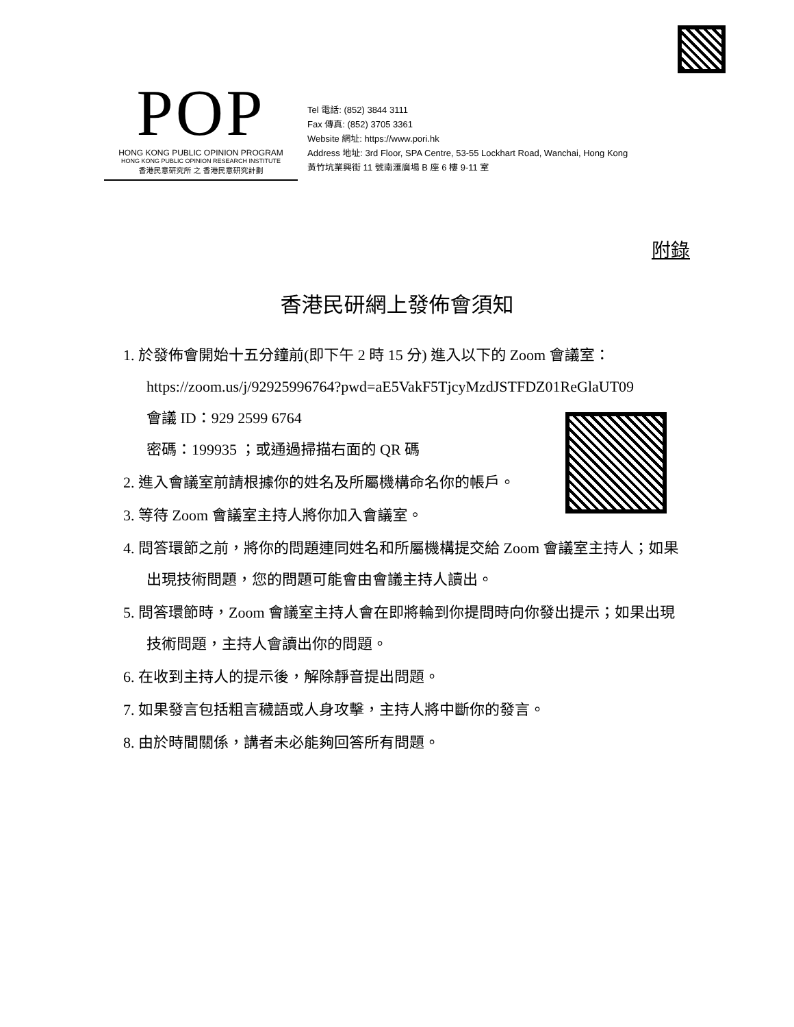POP
HONG KONG PUBLIC OPINION PROGRAM
HONG KONG PUBLIC OPINION RESEARCH INSTITUTE
香港民意研究所 之 香港民意研究計劃
Tel 電話: (852) 3844 3111
Fax 傳真: (852) 3705 3361
Website 網址: https://www.pori.hk
Address 地址: 3rd Floor, SPA Centre, 53-55 Lockhart Road, Wanchai, Hong Kong
黃竹坑業興街 11 號南滙廣場 B 座 6 樓 9-11 室
附錄
香港民研網上發佈會須知
1. 於發佈會開始十五分鐘前(即下午 2 時 15 分) 進入以下的 Zoom 會議室：
https://zoom.us/j/92925996764?pwd=aE5VakF5TjcyMzdJSTFDZ01ReGlaUT09
會議 ID：929 2599 6764
密碼：199935 ；或通過掃描右面的 QR 碼
2. 進入會議室前請根據你的姓名及所屬機構命名你的帳戶。
3. 等待 Zoom 會議室主持人將你加入會議室。
4. 問答環節之前，將你的問題連同姓名和所屬機構提交給 Zoom 會議室主持人；如果出現技術問題，您的問題可能會由會議主持人讀出。
5. 問答環節時，Zoom 會議室主持人會在即將輪到你提問時向你發出提示；如果出現技術問題，主持人會讀出你的問題。
6. 在收到主持人的提示後，解除靜音提出問題。
7. 如果發言包括粗言穢語或人身攻擊，主持人將中斷你的發言。
8. 由於時間關係，講者未必能夠回答所有問題。